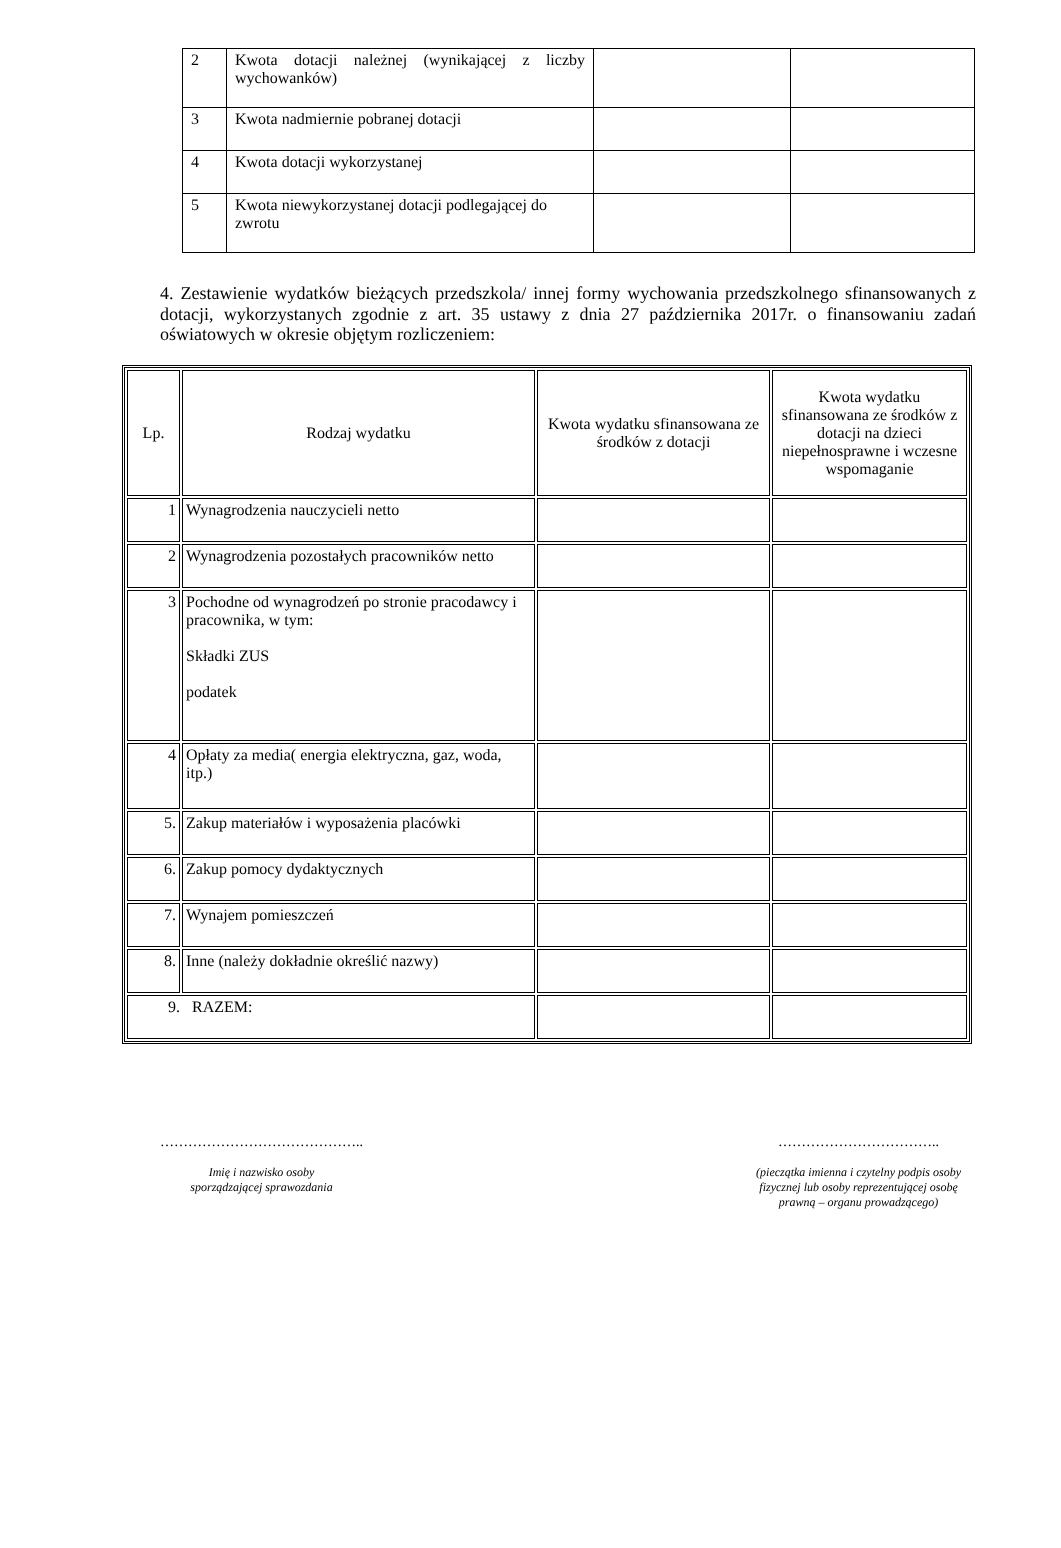| 2 | Kwota dotacji należnej (wynikającej z liczby wychowanków) | | |
| 3 | Kwota nadmiernie pobranej dotacji | | |
| 4 | Kwota dotacji wykorzystanej | | |
| 5 | Kwota niewykorzystanej dotacji podlegającej do zwrotu | | |
4. Zestawienie wydatków bieżących przedszkola/ innej formy wychowania przedszkolnego sfinansowanych z dotacji, wykorzystanych zgodnie z art. 35 ustawy z dnia 27 października 2017r. o finansowaniu zadań oświatowych w okresie objętym rozliczeniem:
| Lp. | Rodzaj wydatku | Kwota wydatku sfinansowana ze środków z dotacji | Kwota wydatku sfinansowana ze środków z dotacji na dzieci niepełnosprawne i wczesne wspomaganie |
| --- | --- | --- | --- |
| 1 | Wynagrodzenia nauczycieli netto | | |
| 2 | Wynagrodzenia pozostałych pracowników netto | | |
| 3 | Pochodne od wynagrodzeń po stronie pracodawcy i pracownika, w tym: Składki ZUS podatek | | |
| 4 | Opłaty za media( energia elektryczna, gaz, woda, itp.) | | |
| 5. | Zakup materiałów i wyposażenia placówki | | |
| 6. | Zakup pomocy dydaktycznych | | |
| 7. | Wynajem pomieszczeń | | |
| 8. | Inne (należy dokładnie określić nazwy) | | |
| 9. RAZEM: | | | |
……………………………………..
Imię i nazwisko osoby
sporządzającej sprawozdania
……………………………..
(pieczątka imienna i czytelny podpis osoby
fizycznej lub osoby reprezentującej osobę
prawną – organu prowadzącego)